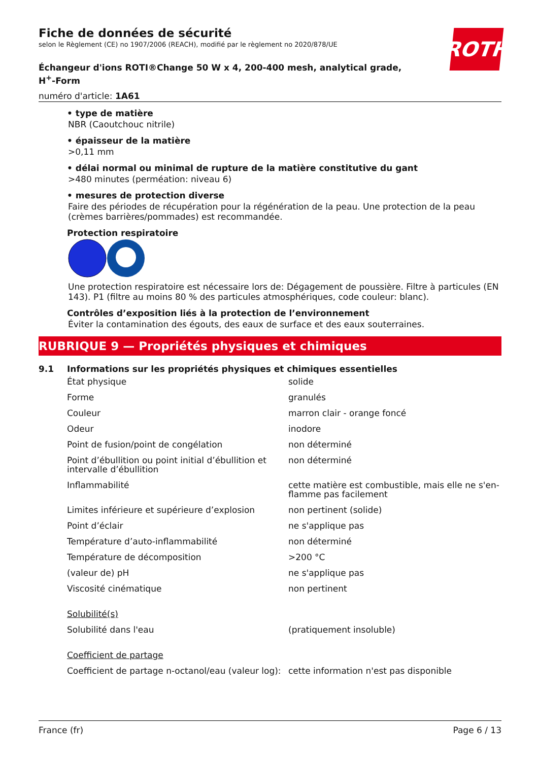ROTH
Fiche de données de sécurité
selon le Règlement (CE) no 1907/2006 (REACH), modifié par le règlement no 2020/878/UE
Échangeur d'ions ROTI®Change 50 W x 4, 200-400 mesh, analytical grade, H<sup>+</sup>-Form
numéro d'article: 1A61
• type de matière
NBR (Caoutchouc nitrile)
• épaisseur de la matière
>0,11 mm
• délai normal ou minimal de rupture de la matière constitutive du gant
>480 minutes (perméation: niveau 6)
• mesures de protection diverse
Faire des périodes de récupération pour la régénération de la peau. Une protection de la peau (crèmes barrières/pommades) est recommandée.
Protection respiratoire
Une protection respiratoire est nécessaire lors de: Dégagement de poussière. Filtre à particules (EN 143). P1 (filtre au moins 80 % des particules atmosphériques, code couleur: blanc).
Contrôles d’exposition liés à la protection de l’environnement
Éviter la contamination des égouts, des eaux de surface et des eaux souterraines.
RUBRIQUE 9 — Propriétés physiques et chimiques
9.1 Informations sur les propriétés physiques et chimiques essentielles
| État physique | solide |
| Forme | granulés |
| Couleur | marron clair - orange foncé |
| Odeur | inodore |
| Point de fusion/point de congélation | non déterminé |
| Point d’ébullition ou point initial d’ébullition et intervalle d’ébullition | non déterminé |
| Inflammabilité | cette matière est combustible, mais elle ne s'en­flamme pas facilement |
| Limites inférieure et supérieure d’explosion | non pertinent (solide) |
| Point d’éclair | ne s'applique pas |
| Température d’auto-inflammabilité | non déterminé |
| Température de décomposition | >200 °C |
| (valeur de) pH | ne s'applique pas |
| Viscosité cinématique | non pertinent |
| Solubilité(s) | |
| Solubilité dans l'eau | (pratiquement insoluble) |
| Coefficient de partage | |
| Coefficient de partage n-octanol/eau (valeur log): | cette information n'est pas disponible |
France (fr) Page 6 / 13